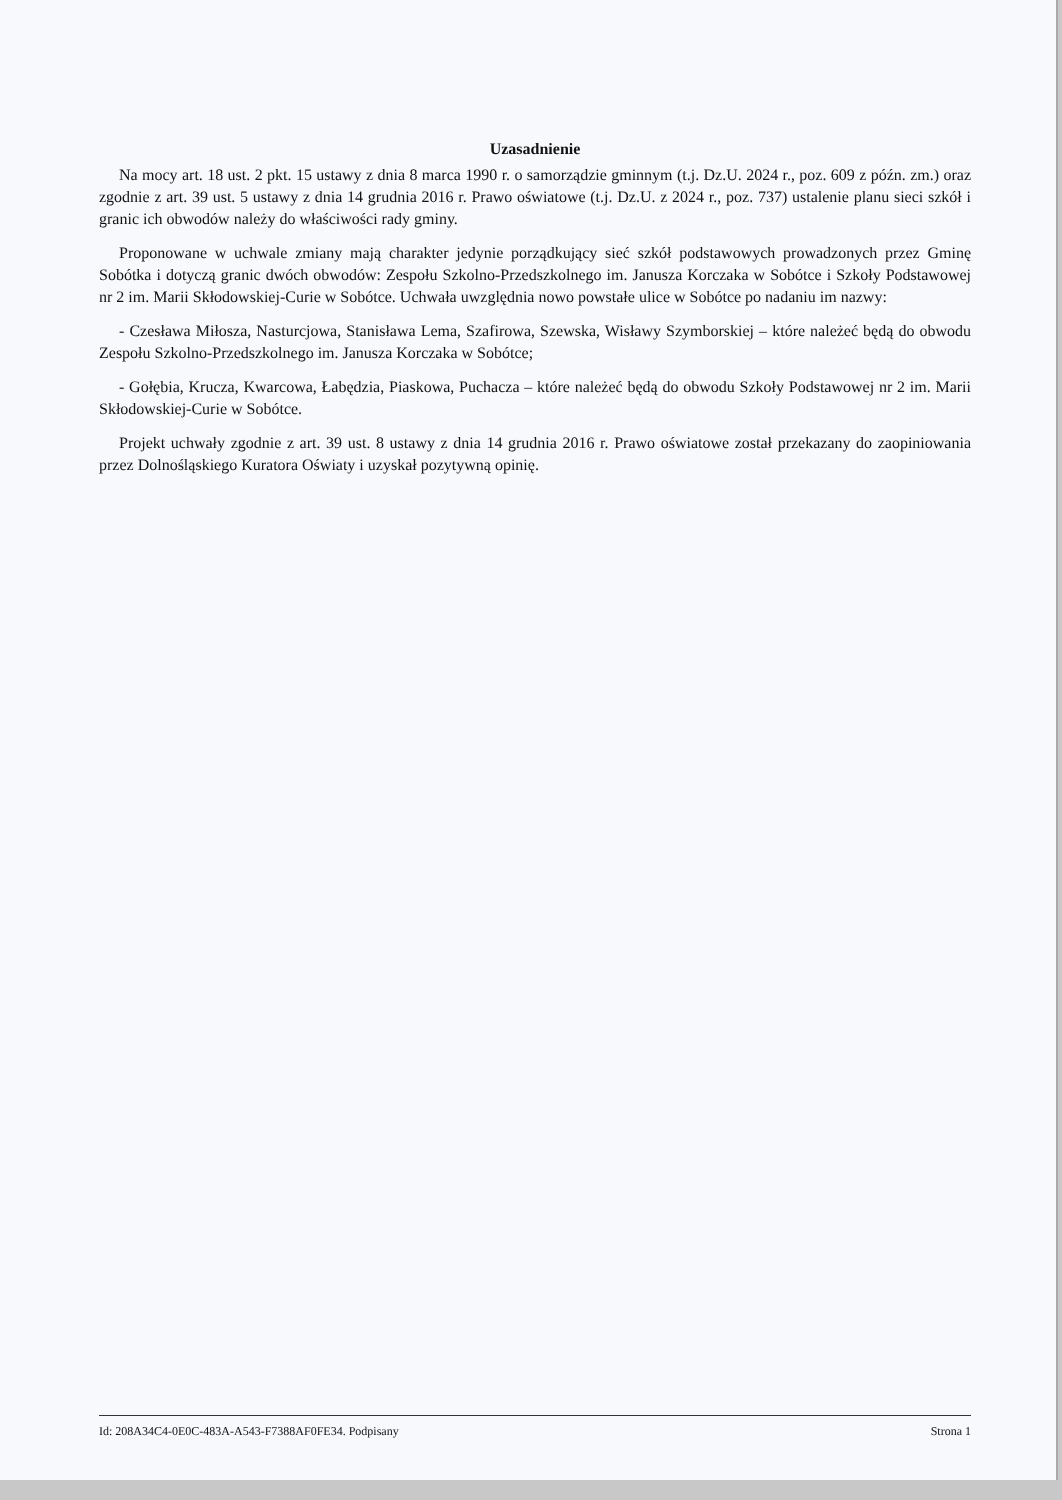Uzasadnienie
Na mocy art. 18 ust. 2 pkt. 15 ustawy z dnia 8 marca 1990 r. o samorządzie gminnym (t.j. Dz.U. 2024 r., poz. 609 z późn. zm.) oraz zgodnie z art. 39 ust. 5 ustawy z dnia 14 grudnia 2016 r. Prawo oświatowe (t.j. Dz.U. z 2024 r., poz. 737) ustalenie planu sieci szkół i granic ich obwodów należy do właściwości rady gminy.
Proponowane w uchwale zmiany mają charakter jedynie porządkujący sieć szkół podstawowych prowadzonych przez Gminę Sobótka i dotyczą granic dwóch obwodów: Zespołu Szkolno-Przedszkolnego im. Janusza Korczaka w Sobótce i Szkoły Podstawowej nr 2 im. Marii Skłodowskiej-Curie w Sobótce. Uchwała uwzględnia nowo powstałe ulice w Sobótce po nadaniu im nazwy:
- Czesława Miłosza, Nasturcjowa, Stanisława Lema, Szafirowa, Szewska, Wisławy Szymborskiej – które należeć będą do obwodu Zespołu Szkolno-Przedszkolnego im. Janusza Korczaka w Sobótce;
- Gołębia, Krucza, Kwarcowa, Łabędzia, Piaskowa, Puchacza – które należeć będą do obwodu Szkoły Podstawowej nr 2 im. Marii Skłodowskiej-Curie w Sobótce.
Projekt uchwały zgodnie z art. 39 ust. 8 ustawy z dnia 14 grudnia 2016 r. Prawo oświatowe został przekazany do zaopiniowania przez Dolnośląskiego Kuratora Oświaty i uzyskał pozytywną opinię.
Id: 208A34C4-0E0C-483A-A543-F7388AF0FE34. Podpisany Strona 1